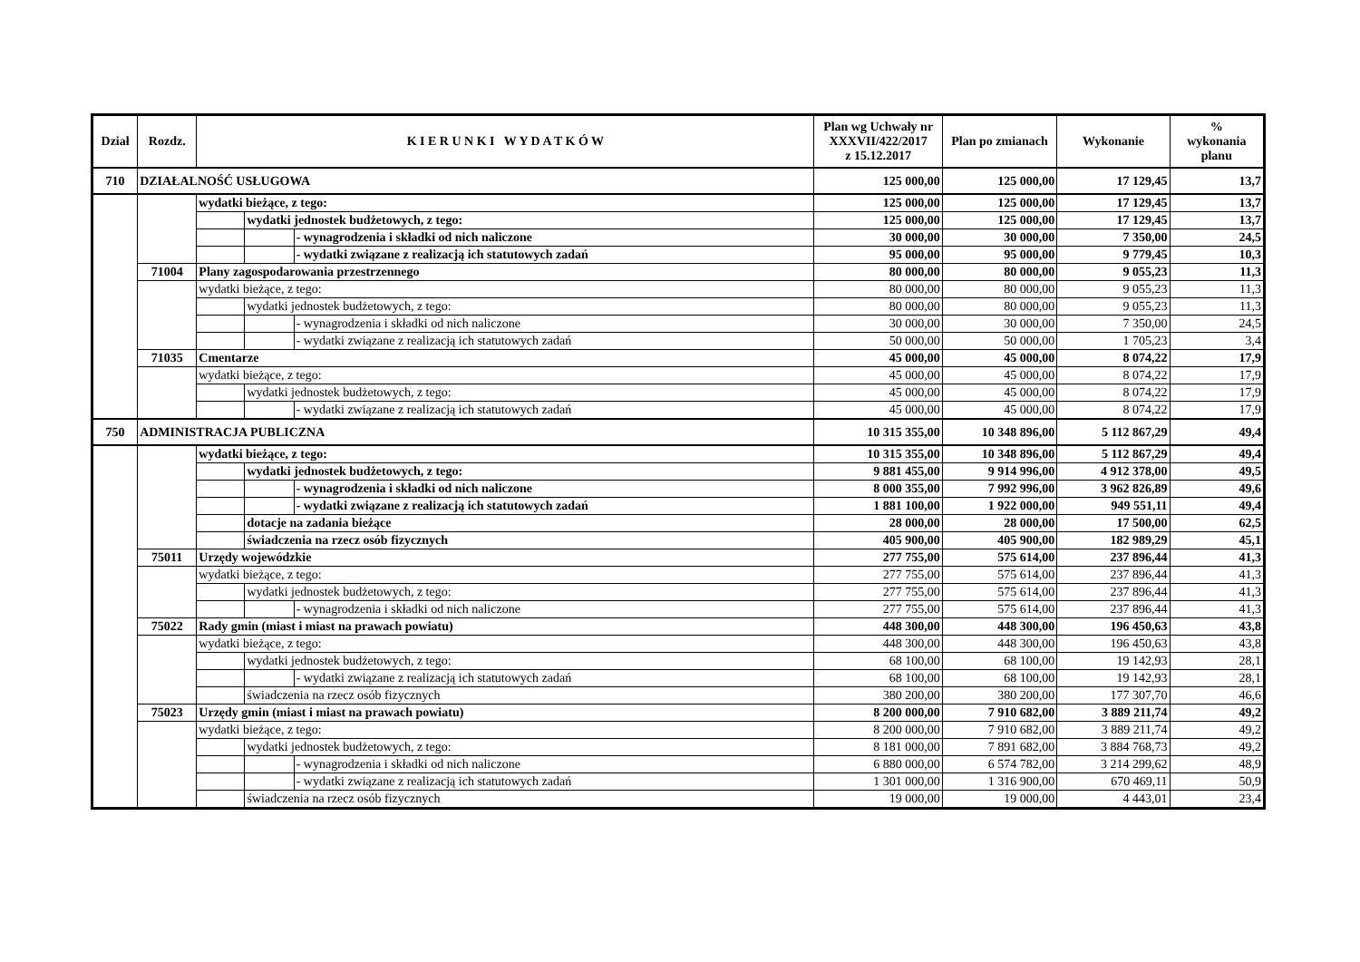| Dział | Rozdz. | K I E R U N K I W Y D A T K Ó W | | | Plan wg Uchwały nr XXXVII/422/2017 z 15.12.2017 | Plan po zmianach | Wykonanie | % wykonania planu |
| --- | --- | --- | --- | --- | --- | --- | --- | --- |
| 710 | DZIAŁALNOŚĆ USŁUGOWA | | | | 125 000,00 | 125 000,00 | 17 129,45 | 13,7 |
| | | wydatki bieżące, z tego: | | | 125 000,00 | 125 000,00 | 17 129,45 | 13,7 |
| | | | wydatki jednostek budżetowych, z tego: | | 125 000,00 | 125 000,00 | 17 129,45 | 13,7 |
| | | | | - wynagrodzenia i składki od nich naliczone | 30 000,00 | 30 000,00 | 7 350,00 | 24,5 |
| | | | | - wydatki związane z realizacją ich statutowych zadań | 95 000,00 | 95 000,00 | 9 779,45 | 10,3 |
| | 71004 | Plany zagospodarowania przestrzennego | | | 80 000,00 | 80 000,00 | 9 055,23 | 11,3 |
| | | wydatki bieżące, z tego: | | | 80 000,00 | 80 000,00 | 9 055,23 | 11,3 |
| | | | wydatki jednostek budżetowych, z tego: | | 80 000,00 | 80 000,00 | 9 055,23 | 11,3 |
| | | | | - wynagrodzenia i składki od nich naliczone | 30 000,00 | 30 000,00 | 7 350,00 | 24,5 |
| | | | | - wydatki związane z realizacją ich statutowych zadań | 50 000,00 | 50 000,00 | 1 705,23 | 3,4 |
| | 71035 | Cmentarze | | | 45 000,00 | 45 000,00 | 8 074,22 | 17,9 |
| | | wydatki bieżące, z tego: | | | 45 000,00 | 45 000,00 | 8 074,22 | 17,9 |
| | | | wydatki jednostek budżetowych, z tego: | | 45 000,00 | 45 000,00 | 8 074,22 | 17,9 |
| | | | | - wydatki związane z realizacją ich statutowych zadań | 45 000,00 | 45 000,00 | 8 074,22 | 17,9 |
| 750 | ADMINISTRACJA PUBLICZNA | | | | 10 315 355,00 | 10 348 896,00 | 5 112 867,29 | 49,4 |
| | | wydatki bieżące, z tego: | | | 10 315 355,00 | 10 348 896,00 | 5 112 867,29 | 49,4 |
| | | | wydatki jednostek budżetowych, z tego: | | 9 881 455,00 | 9 914 996,00 | 4 912 378,00 | 49,5 |
| | | | | - wynagrodzenia i składki od nich naliczone | 8 000 355,00 | 7 992 996,00 | 3 962 826,89 | 49,6 |
| | | | | - wydatki związane z realizacją ich statutowych zadań | 1 881 100,00 | 1 922 000,00 | 949 551,11 | 49,4 |
| | | | dotacje na zadania bieżące | | 28 000,00 | 28 000,00 | 17 500,00 | 62,5 |
| | | | świadczenia na rzecz osób fizycznych | | 405 900,00 | 405 900,00 | 182 989,29 | 45,1 |
| | 75011 | Urzędy wojewódzkie | | | 277 755,00 | 575 614,00 | 237 896,44 | 41,3 |
| | | wydatki bieżące, z tego: | | | 277 755,00 | 575 614,00 | 237 896,44 | 41,3 |
| | | | wydatki jednostek budżetowych, z tego: | | 277 755,00 | 575 614,00 | 237 896,44 | 41,3 |
| | | | | - wynagrodzenia i składki od nich naliczone | 277 755,00 | 575 614,00 | 237 896,44 | 41,3 |
| | 75022 | Rady gmin (miast i miast na prawach powiatu) | | | 448 300,00 | 448 300,00 | 196 450,63 | 43,8 |
| | | wydatki bieżące, z tego: | | | 448 300,00 | 448 300,00 | 196 450,63 | 43,8 |
| | | | wydatki jednostek budżetowych, z tego: | | 68 100,00 | 68 100,00 | 19 142,93 | 28,1 |
| | | | | - wydatki związane z realizacją ich statutowych zadań | 68 100,00 | 68 100,00 | 19 142,93 | 28,1 |
| | | | świadczenia na rzecz osób fizycznych | | 380 200,00 | 380 200,00 | 177 307,70 | 46,6 |
| | 75023 | Urzędy gmin (miast i miast na prawach powiatu) | | | 8 200 000,00 | 7 910 682,00 | 3 889 211,74 | 49,2 |
| | | wydatki bieżące, z tego: | | | 8 200 000,00 | 7 910 682,00 | 3 889 211,74 | 49,2 |
| | | | wydatki jednostek budżetowych, z tego: | | 8 181 000,00 | 7 891 682,00 | 3 884 768,73 | 49,2 |
| | | | | - wynagrodzenia i składki od nich naliczone | 6 880 000,00 | 6 574 782,00 | 3 214 299,62 | 48,9 |
| | | | | - wydatki związane z realizacją ich statutowych zadań | 1 301 000,00 | 1 316 900,00 | 670 469,11 | 50,9 |
| | | | świadczenia na rzecz osób fizycznych | | 19 000,00 | 19 000,00 | 4 443,01 | 23,4 |